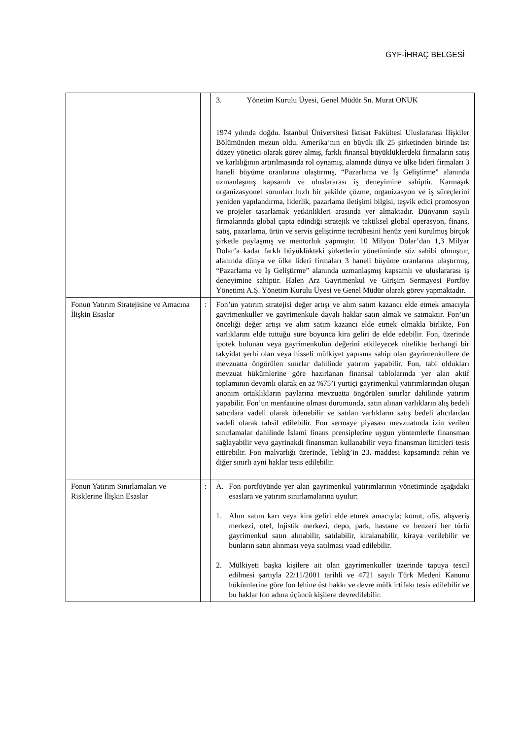GYF-İHRAÇ BELGESİ
| | | 3. Yönetim Kurulu Üyesi, Genel Müdür Sn. Murat ONUK 1974 yılında doğdu. İstanbul Üniversitesi İktisat Fakültesi Uluslararası İlişkiler Bölümünden mezun oldu. Amerika’nın en büyük ilk 25 şirketinden birinde üst düzey yönetici olarak görev almış, farklı finansal büyüklüklerdeki firmaların satış ve karlılığının artırılmasında rol oynamış, alanında dünya ve ülke lideri firmaları 3 haneli büyüme oranlarına ulaştırmış, “Pazarlama ve İş Geliştirme” alanında uzmanlaşmış kapsamlı ve uluslararası iş deneyimine sahiptir. Karmaşık organizasyonel sorunları hızlı bir şekilde çözme, organizasyon ve iş süreçlerini yeniden yapılandırma, liderlik, pazarlama iletişimi bilgisi, teşvik edici promosyon ve projeler tasarlamak yetkinlikleri arasında yer almaktadır. Dünyanın sayılı firmalarında global çapta edindiği stratejik ve taktiksel global operasyon, finans, satış, pazarlama, ürün ve servis geliştirme tecrübesini henüz yeni kurulmuş birçok şirketle paylaşmış ve mentorluk yapmıştır. 10 Milyon Dolar’dan 1,3 Milyar Dolar’a kadar farklı büyüklükteki şirketlerin yönetiminde söz sahibi olmuştur, alanında dünya ve ülke lideri firmaları 3 haneli büyüme oranlarına ulaştırmış, “Pazarlama ve İş Geliştirme” alanında uzmanlaşmış kapsamlı ve uluslararası iş deneyimine sahiptir. Halen Arz Gayrimenkul ve Girişim Sermayesi Portföy Yönetimi A.Ş. Yönetim Kurulu Üyesi ve Genel Müdür olarak görev yapmaktadır. |
| Fonun Yatırım Stratejisine ve Amacına İlişkin Esaslar | : | Fon’un yatırım stratejisi değer artışı ve alım satım kazancı elde etmek amacıyla gayrimenkuller ve gayrimenkule dayalı haklar satın almak ve satmaktır. Fon’un önceliği değer artışı ve alım satım kazancı elde etmek olmakla birlikte, Fon varlıklarını elde tuttuğu süre boyunca kira geliri de elde edebilir. Fon, üzerinde ipotek bulunan veya gayrimenkulün değerini etkileyecek nitelikte herhangi bir takyidat şerhi olan veya hisseli mülkiyet yapısına sahip olan gayrimenkullere de mevzuatta öngörülen sınırlar dahilinde yatırım yapabilir. Fon, tabi oldukları mevzuat hükümlerine göre hazırlanan finansal tablolarında yer alan aktif toplamının devamlı olarak en az %75’i yurtiçi gayrimenkul yatırımlarından oluşan anonim ortaklıkların paylarına mevzuatta öngörülen sınırlar dahilinde yatırım yapabilir. Fon’un menfaatine olması durumunda, satın alınan varlıkların alış bedeli satıcılara vadeli olarak ödenebilir ve satılan varlıkların satış bedeli alıcılardan vadeli olarak tahsil edilebilir. Fon sermaye piyasası mevzuatında izin verilen sınırlamalar dahilinde İslami finans prensiplerine uygun yöntemlerle finansman sağlayabilir veya gayrinakdi finansman kullanabilir veya finansman limitleri tesis ettirebilir. Fon malvarlığı üzerinde, Tebliğ’in 23. maddesi kapsamında rehin ve diğer sınırlı ayni haklar tesis edilebilir. |
| Fonun Yatırım Sınırlamaları ve Risklerine İlişkin Esaslar | : | A. Fon portföyünde yer alan gayrimenkul yatırımlarının yönetiminde aşağıdaki esaslara ve yatırım sınırlamalarına uyulur: 1. Alım satım karı veya kira geliri elde etmek amacıyla; konut, ofis, alışveriş merkezi, otel, lojistik merkezi, depo, park, hastane ve benzeri her türlü gayrimenkul satın alınabilir, satılabilir, kiralanabilir, kiraya verilebilir ve bunların satın alınması veya satılması vaad edilebilir. 2. Mülkiyeti başka kişilere ait olan gayrimenkuller üzerinde tapuya tescil edilmesi şartıyla 22/11/2001 tarihli ve 4721 sayılı Türk Medeni Kanunu hükümlerine göre fon lehine üst hakkı ve devre mülk irtifakı tesis edilebilir ve bu haklar fon adına üçüncü kişilere devredilebilir. |